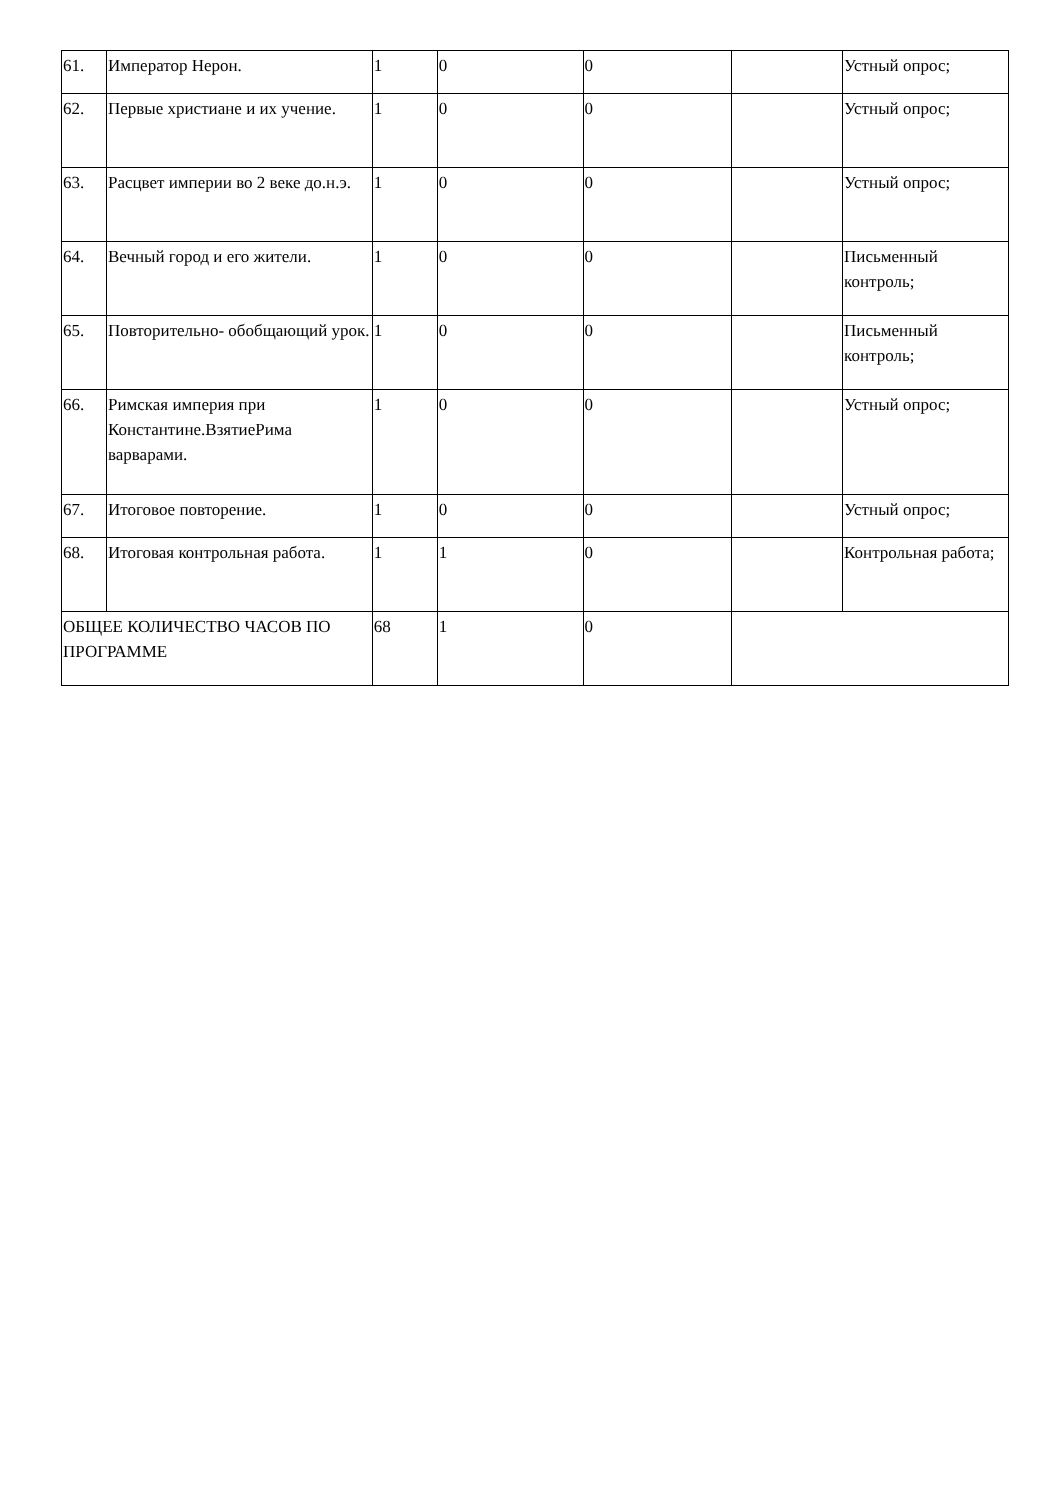| 61. | Император Нерон. | 1 | 0 | 0 | | Устный опрос; |
| 62. | Первые христиане и их учение. | 1 | 0 | 0 | | Устный опрос; |
| 63. | Расцвет империи во 2 веке до.н.э. | 1 | 0 | 0 | | Устный опрос; |
| 64. | Вечный город и его жители. | 1 | 0 | 0 | | Письменный контроль; |
| 65. | Повторительно- обобщающий урок. | 1 | 0 | 0 | | Письменный контроль; |
| 66. | Римская империя при Константине.ВзятиеРима варварами. | 1 | 0 | 0 | | Устный опрос; |
| 67. | Итоговое повторение. | 1 | 0 | 0 | | Устный опрос; |
| 68. | Итоговая контрольная работа. | 1 | 1 | 0 | | Контрольная работа; |
| ОБЩЕЕ КОЛИЧЕСТВО ЧАСОВ ПО ПРОГРАММЕ | | 68 | 1 | 0 | | |